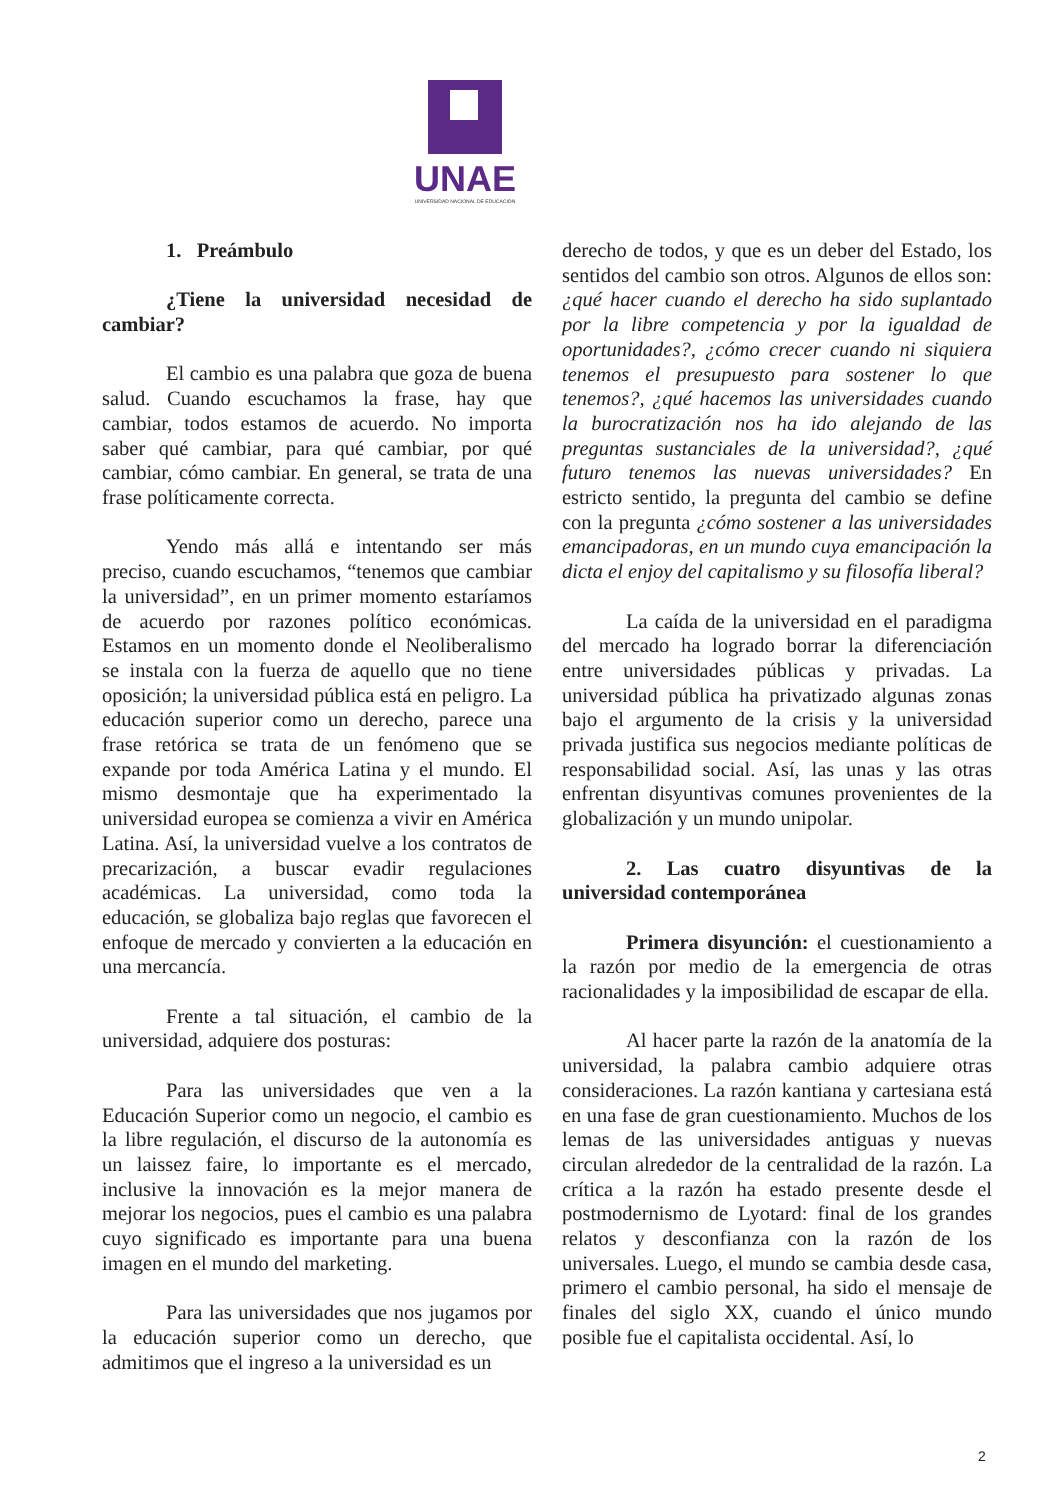UNAE
UNIVERSIDAD NACIONAL DE EDUCACIÓN
1. Preámbulo
¿Tiene la universidad necesidad de cambiar?
El cambio es una palabra que goza de buena salud. Cuando escuchamos la frase, hay que cambiar, todos estamos de acuerdo. No importa saber qué cambiar, para qué cambiar, por qué cambiar, cómo cambiar. En general, se trata de una frase políticamente correcta.
Yendo más allá e intentando ser más preciso, cuando escuchamos, “tenemos que cambiar la universidad”, en un primer momento estaríamos de acuerdo por razones político económicas. Estamos en un momento donde el Neoliberalismo se instala con la fuerza de aquello que no tiene oposición; la universidad pública está en peligro. La educación superior como un derecho, parece una frase retórica se trata de un fenómeno que se expande por toda América Latina y el mundo. El mismo desmontaje que ha experimentado la universidad europea se comienza a vivir en América Latina. Así, la universidad vuelve a los contratos de precarización, a buscar evadir regulaciones académicas. La universidad, como toda la educación, se globaliza bajo reglas que favorecen el enfoque de mercado y convierten a la educación en una mercancía.
Frente a tal situación, el cambio de la universidad, adquiere dos posturas:
Para las universidades que ven a la Educación Superior como un negocio, el cambio es la libre regulación, el discurso de la autonomía es un laissez faire, lo importante es el mercado, inclusive la innovación es la mejor manera de mejorar los negocios, pues el cambio es una palabra cuyo significado es importante para una buena imagen en el mundo del marketing.
Para las universidades que nos jugamos por la educación superior como un derecho, que admitimos que el ingreso a la universidad es un
derecho de todos, y que es un deber del Estado, los sentidos del cambio son otros. Algunos de ellos son: ¿qué hacer cuando el derecho ha sido suplantado por la libre competencia y por la igualdad de oportunidades?, ¿cómo crecer cuando ni siquiera tenemos el presupuesto para sostener lo que tenemos?, ¿qué hacemos las universidades cuando la burocratización nos ha ido alejando de las preguntas sustanciales de la universidad?, ¿qué futuro tenemos las nuevas universidades? En estricto sentido, la pregunta del cambio se define con la pregunta ¿cómo sostener a las universidades emancipadoras, en un mundo cuya emancipación la dicta el enjoy del capitalismo y su filosofía liberal?
La caída de la universidad en el paradigma del mercado ha logrado borrar la diferenciación entre universidades públicas y privadas. La universidad pública ha privatizado algunas zonas bajo el argumento de la crisis y la universidad privada justifica sus negocios mediante políticas de responsabilidad social. Así, las unas y las otras enfrentan disyuntivas comunes provenientes de la globalización y un mundo unipolar.
2. Las cuatro disyuntivas de la universidad contemporánea
Primera disyunción: el cuestionamiento a la razón por medio de la emergencia de otras racionalidades y la imposibilidad de escapar de ella.
Al hacer parte la razón de la anatomía de la universidad, la palabra cambio adquiere otras consideraciones. La razón kantiana y cartesiana está en una fase de gran cuestionamiento. Muchos de los lemas de las universidades antiguas y nuevas circulan alrededor de la centralidad de la razón. La crítica a la razón ha estado presente desde el postmodernismo de Lyotard: final de los grandes relatos y desconfianza con la razón de los universales. Luego, el mundo se cambia desde casa, primero el cambio personal, ha sido el mensaje de finales del siglo XX, cuando el único mundo posible fue el capitalista occidental. Así, lo
2